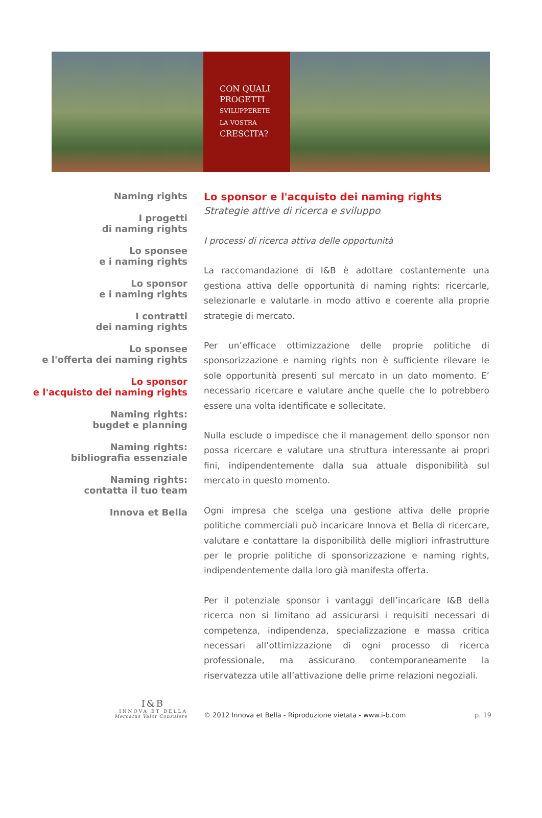CON QUALI
PROGETTI
SVILUPPERETE
LA VOSTRA
CRESCITA?
Naming rights
I progetti
di naming rights
Lo sponsee
e i naming rights
Lo sponsor
e i naming rights
I contratti
dei naming rights
Lo sponsee
e l'offerta dei naming rights
Lo sponsor
e l'acquisto dei naming rights
Naming rights:
bugdet e planning
Naming rights:
bibliografia essenziale
Naming rights:
contatta il tuo team
Innova et Bella
Lo sponsor e l'acquisto dei naming rights
Strategie attive di ricerca e sviluppo
I processi di ricerca attiva delle opportunità
La raccomandazione di I&B è adottare costantemente una gestiona attiva delle opportunità di naming rights: ricercarle, selezionarle e valutarle in modo attivo e coerente alla proprie strategie di mercato.
Per un’efficace ottimizzazione delle proprie politiche di sponsorizzazione e naming rights non è sufficiente rilevare le sole opportunità presenti sul mercato in un dato momento. E’ necessario ricercare e valutare anche quelle che lo potrebbero essere una volta identificate e sollecitate.
Nulla esclude o impedisce che il management dello sponsor non possa ricercare e valutare una struttura interessante ai propri fini, indipendentemente dalla sua attuale disponibilità sul mercato in questo momento.
Ogni impresa che scelga una gestione attiva delle proprie politiche commerciali può incaricare Innova et Bella di ricercare, valutare e contattare la disponibilità delle migliori infrastrutture per le proprie politiche di sponsorizzazione e naming rights, indipendentemente dalla loro già manifesta offerta.
Per il potenziale sponsor i vantaggi dell’incaricare I&B della ricerca non si limitano ad assicurarsi i requisiti necessari di competenza, indipendenza, specializzazione e massa critica necessari all’ottimizzazione di ogni processo di ricerca professionale, ma assicurano contemporaneamente la riservatezza utile all’attivazione delle prime relazioni negoziali.
I&B
INNOVA ET BELLA
Mercatus Valor Consulere
© 2012 Innova et Bella - Riproduzione vietata - www.i-b.com p. 19